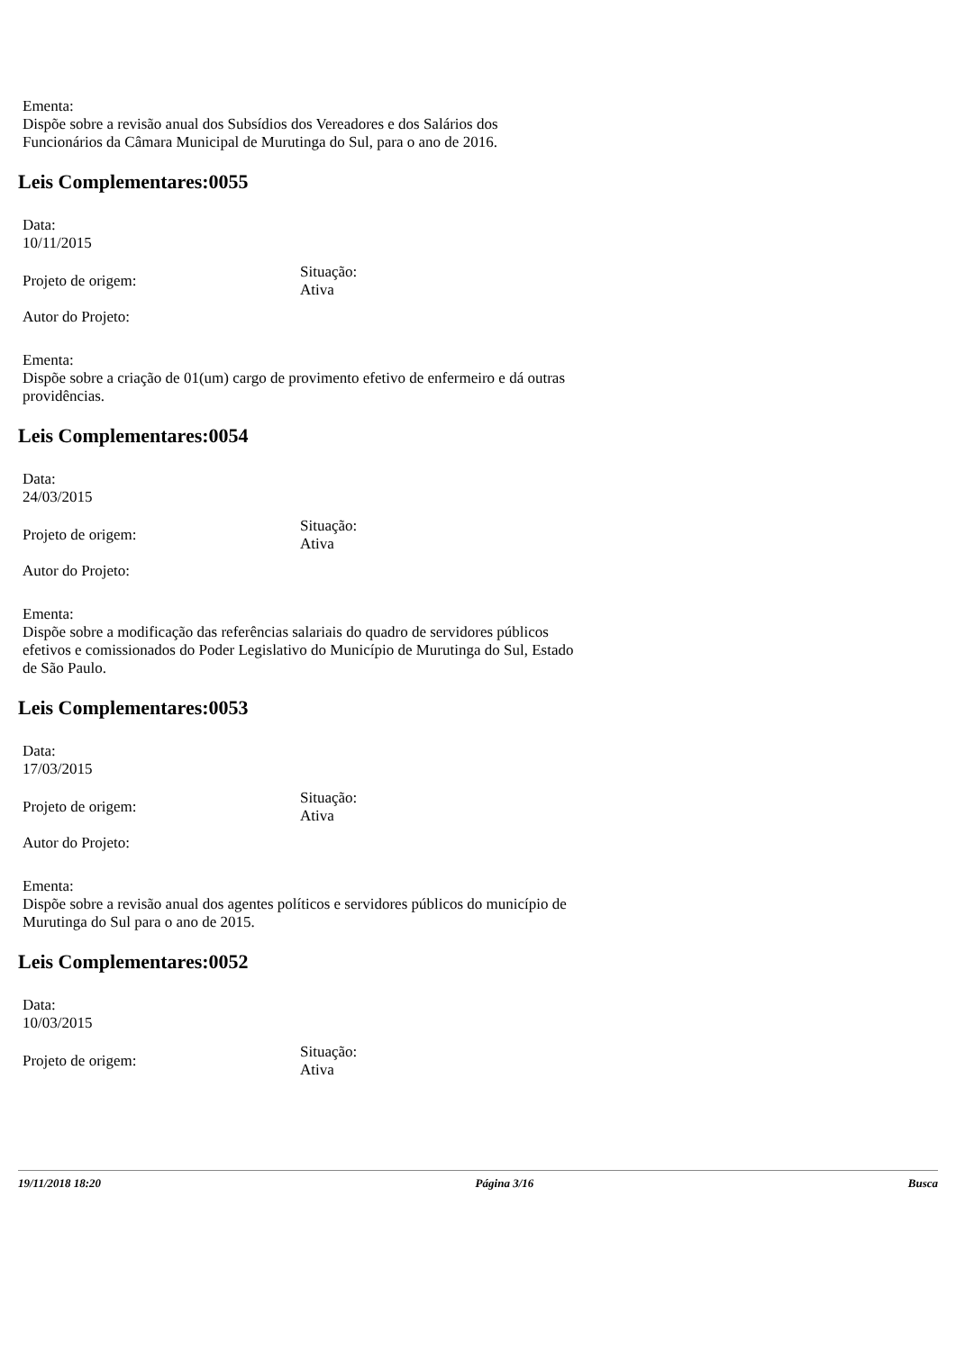Ementa:
Dispõe sobre a revisão anual dos Subsídios dos Vereadores e dos Salários dos Funcionários da Câmara Municipal de Murutinga do Sul, para o ano de 2016.
Leis Complementares:0055
Data:
10/11/2015
Projeto de origem:
Situação:
Ativa
Autor do Projeto:
Ementa:
Dispõe sobre a criação de 01(um) cargo de provimento efetivo de enfermeiro e dá outras providências.
Leis Complementares:0054
Data:
24/03/2015
Projeto de origem:
Situação:
Ativa
Autor do Projeto:
Ementa:
Dispõe sobre a modificação das referências salariais do quadro de servidores públicos efetivos e comissionados do Poder Legislativo do Município de Murutinga do Sul, Estado de São Paulo.
Leis Complementares:0053
Data:
17/03/2015
Projeto de origem:
Situação:
Ativa
Autor do Projeto:
Ementa:
Dispõe sobre a revisão anual dos agentes políticos e servidores públicos do município de Murutinga do Sul para o ano de 2015.
Leis Complementares:0052
Data:
10/03/2015
Projeto de origem:
Situação:
Ativa
19/11/2018 18:20 Página 3/16 Busca